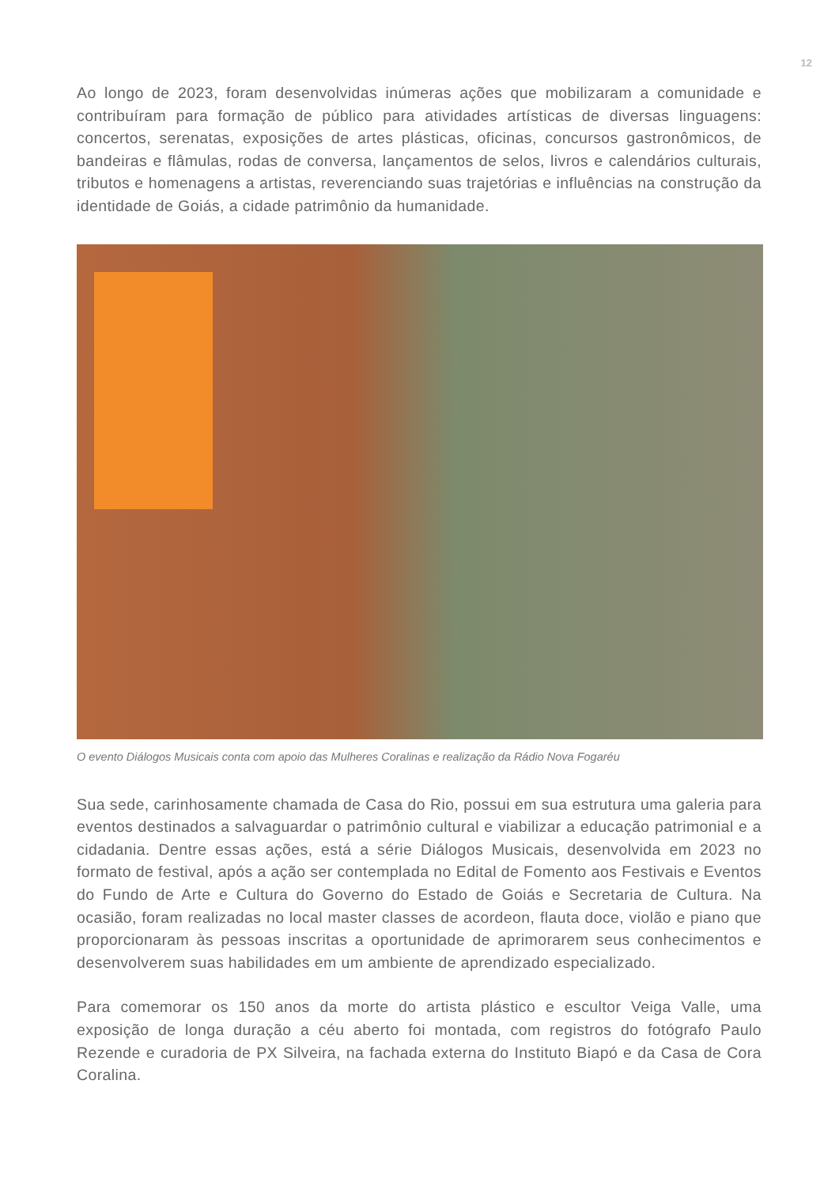12
Ao longo de 2023, foram desenvolvidas inúmeras ações que mobilizaram a comunidade e contribuíram para formação de público para atividades artísticas de diversas linguagens: concertos, serenatas, exposições de artes plásticas, oficinas, concursos gastronômicos, de bandeiras e flâmulas, rodas de conversa, lançamentos de selos, livros e calendários culturais, tributos e homenagens a artistas, reverenciando suas trajetórias e influências na construção da identidade de Goiás, a cidade patrimônio da humanidade.
O evento Diálogos Musicais conta com apoio das Mulheres Coralinas e realização da Rádio Nova Fogaréu
Sua sede, carinhosamente chamada de Casa do Rio, possui em sua estrutura uma galeria para eventos destinados a salvaguardar o patrimônio cultural e viabilizar a educação patrimonial e a cidadania. Dentre essas ações, está a série Diálogos Musicais, desenvolvida em 2023 no formato de festival, após a ação ser contemplada no Edital de Fomento aos Festivais e Eventos do Fundo de Arte e Cultura do Governo do Estado de Goiás e Secretaria de Cultura. Na ocasião, foram realizadas no local master classes de acordeon, flauta doce, violão e piano que proporcionaram às pessoas inscritas a oportunidade de aprimorarem seus conhecimentos e desenvolverem suas habilidades em um ambiente de aprendizado especializado.
Para comemorar os 150 anos da morte do artista plástico e escultor Veiga Valle, uma exposição de longa duração a céu aberto foi montada, com registros do fotógrafo Paulo Rezende e curadoria de PX Silveira, na fachada externa do Instituto Biapó e da Casa de Cora Coralina.